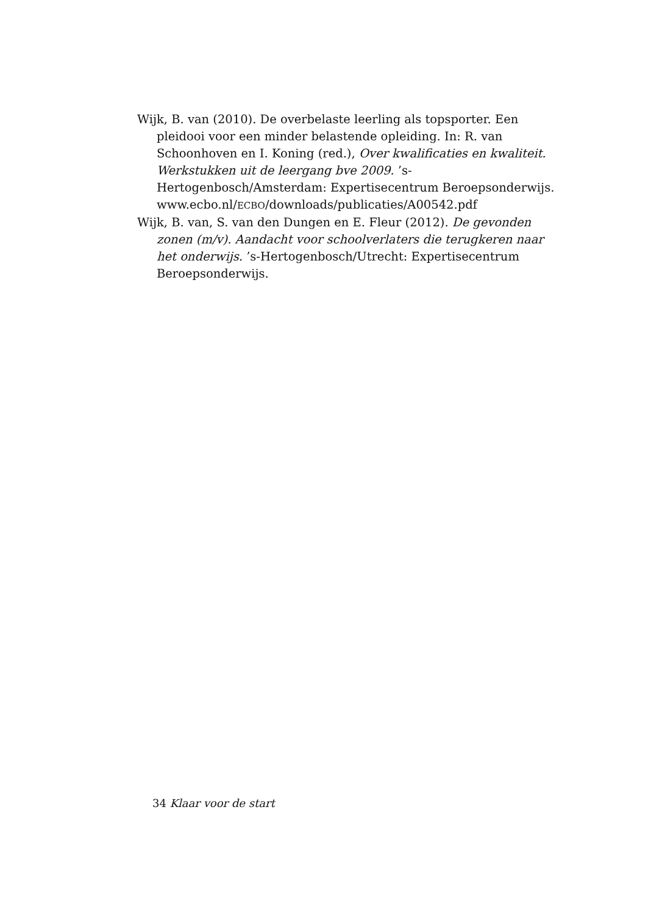Wijk, B. van (2010). De overbelaste leerling als topsporter. Een pleidooi voor een minder belastende opleiding. In: R. van Schoonhoven en I. Koning (red.), Over kwalificaties en kwaliteit. Werkstukken uit de leergang bve 2009. ’s-Hertogenbosch/Amsterdam: Expertisecentrum Beroepsonderwijs. www.ecbo.nl/ECBO/downloads/publicaties/A00542.pdf
Wijk, B. van, S. van den Dungen en E. Fleur (2012). De gevonden zonen (m/v). Aandacht voor schoolverlaters die terugkeren naar het onderwijs. ’s-Hertogenbosch/Utrecht: Expertisecentrum Beroepsonderwijs.
34 Klaar voor de start